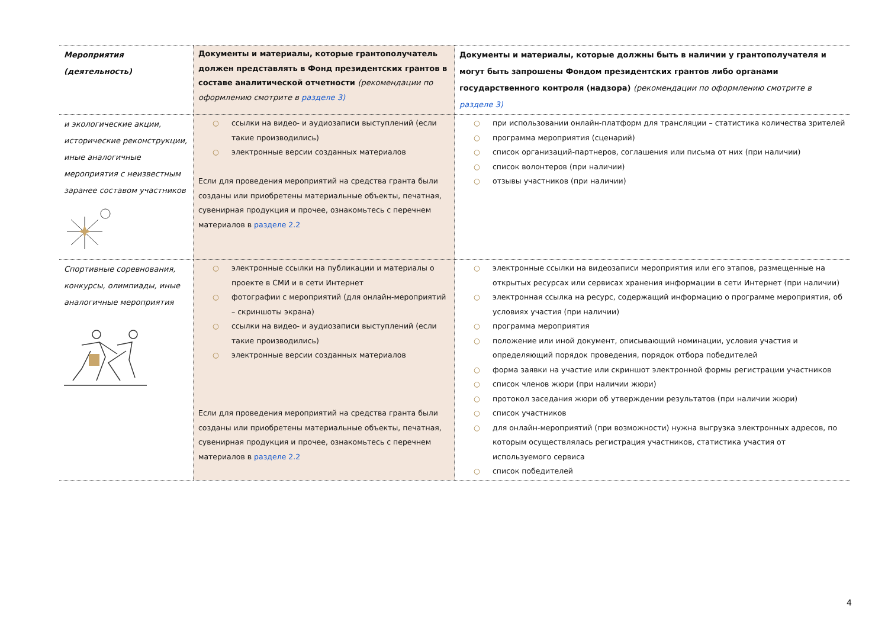| Мероприятия (деятельность) | Документы и материалы, которые грантополучатель должен представлять в Фонд президентских грантов в составе аналитической отчетности (рекомендации по оформлению смотрите в разделе 3) | Документы и материалы, которые должны быть в наличии у грантополучателя и могут быть запрошены Фондом президентских грантов либо органами государственного контроля (надзора) (рекомендации по оформлению смотрите в разделе 3) |
| --- | --- | --- |
| и экологические акции, исторические реконструкции, иные аналогичные мероприятия с неизвестным заранее составом участников | ○ ссылки на видео- и аудиозаписи выступлений (если такие производились) ○ электронные версии созданных материалов Если для проведения мероприятий на средства гранта были созданы или приобретены материальные объекты, печатная, сувенирная продукция и прочее, ознакомьтесь с перечнем материалов в разделе 2.2 | ○ при использовании онлайн-платформ для трансляции – статистика количества зрителей ○ программа мероприятия (сценарий) ○ список организаций-партнеров, соглашения или письма от них (при наличии) ○ список волонтеров (при наличии) ○ отзывы участников (при наличии) |
| Спортивные соревнования, конкурсы, олимпиады, иные аналогичные мероприятия | ○ электронные ссылки на публикации и материалы о проекте в СМИ и в сети Интернет ○ фотографии с мероприятий (для онлайн-мероприятий – скриншоты экрана) ○ ссылки на видео- и аудиозаписи выступлений (если такие производились) ○ электронные версии созданных материалов Если для проведения мероприятий на средства гранта были созданы или приобретены материальные объекты, печатная, сувенирная продукция и прочее, ознакомьтесь с перечнем материалов в разделе 2.2 | ○ электронные ссылки на видеозаписи мероприятия или его этапов, размещенные на открытых ресурсах или сервисах хранения информации в сети Интернет (при наличии) ○ электронная ссылка на ресурс, содержащий информацию о программе мероприятия, об условиях участия (при наличии) ○ программа мероприятия ○ положение или иной документ, описывающий номинации, условия участия и определяющий порядок проведения, порядок отбора победителей ○ форма заявки на участие или скриншот электронной формы регистрации участников ○ список членов жюри (при наличии жюри) ○ протокол заседания жюри об утверждении результатов (при наличии жюри) ○ список участников ○ для онлайн-мероприятий (при возможности) нужна выгрузка электронных адресов, по которым осуществлялась регистрация участников, статистика участия от используемого сервиса ○ список победителей |
4